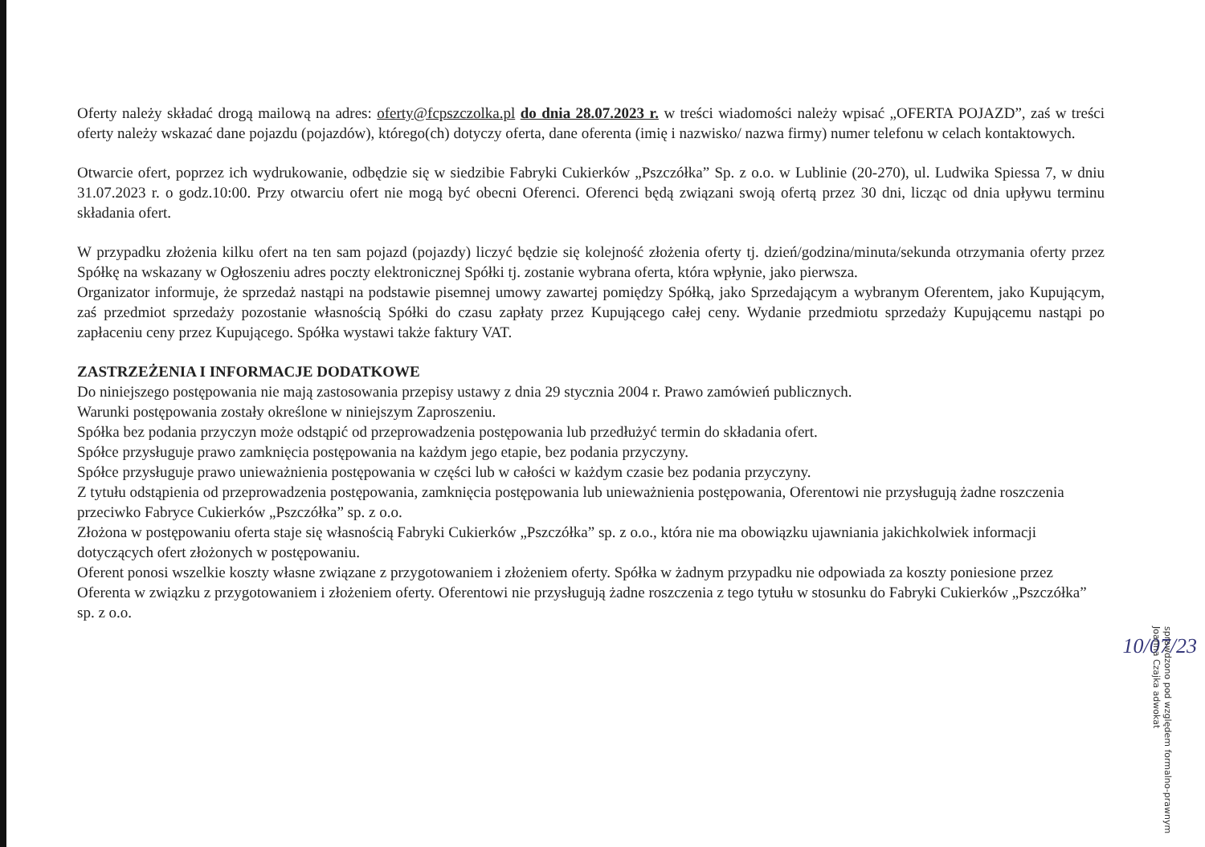Oferty należy składać drogą mailową na adres: oferty@fcpszczolka.pl do dnia 28.07.2023 r. w treści wiadomości należy wpisać „OFERTA POJAZD”, zaś w treści oferty należy wskazać dane pojazdu (pojazdów), którego(ch) dotyczy oferta, dane oferenta (imię i nazwisko/ nazwa firmy) numer telefonu w celach kontaktowych.
Otwarcie ofert, poprzez ich wydrukowanie, odbędzie się w siedzibie Fabryki Cukierków „Pszczółka” Sp. z o.o. w Lublinie (20-270), ul. Ludwika Spiessa 7, w dniu 31.07.2023 r. o godz.10:00. Przy otwarciu ofert nie mogą być obecni Oferenci. Oferenci będą związani swoją ofertą przez 30 dni, licząc od dnia upływu terminu składania ofert.
W przypadku złożenia kilku ofert na ten sam pojazd (pojazdy) liczyć będzie się kolejność złożenia oferty tj. dzień/godzina/minuta/sekunda otrzymania oferty przez Spółkę na wskazany w Ogłoszeniu adres poczty elektronicznej Spółki tj. zostanie wybrana oferta, która wpłynie, jako pierwsza.
Organizator informuje, że sprzedaż nastąpi na podstawie pisemnej umowy zawartej pomiędzy Spółką, jako Sprzedającym a wybranym Oferentem, jako Kupującym, zaś przedmiot sprzedaży pozostanie własnością Spółki do czasu zapłaty przez Kupującego całej ceny. Wydanie przedmiotu sprzedaży Kupującemu nastąpi po zapłaceniu ceny przez Kupującego. Spółka wystawi także faktury VAT.
ZASTRZEŻENIA I INFORMACJE DODATKOWE
Do niniejszego postępowania nie mają zastosowania przepisy ustawy z dnia 29 stycznia 2004 r. Prawo zamówień publicznych.
Warunki postępowania zostały określone w niniejszym Zaproszeniu.
Spółka bez podania przyczyn może odstąpić od przeprowadzenia postępowania lub przedłużyć termin do składania ofert.
Spółce przysługuje prawo zamknięcia postępowania na każdym jego etapie, bez podania przyczyny.
Spółce przysługuje prawo unieważnienia postępowania w części lub w całości w każdym czasie bez podania przyczyny.
Z tytułu odstąpienia od przeprowadzenia postępowania, zamknięcia postępowania lub unieważnienia postępowania, Oferentowi nie przysługują żadne roszczenia przeciwko Fabryce Cukierków „Pszczółka” sp. z o.o.
Złożona w postępowaniu oferta staje się własnością Fabryki Cukierków „Pszczółka” sp. z o.o., która nie ma obowiązku ujawniania jakichkolwiek informacji dotyczących ofert złożonych w postępowaniu.
Oferent ponosi wszelkie koszty własne związane z przygotowaniem i złożeniem oferty. Spółka w żadnym przypadku nie odpowiada za koszty poniesione przez Oferenta w związku z przygotowaniem i złożeniem oferty. Oferentowi nie przysługują żadne roszczenia z tego tytułu w stosunku do Fabryki Cukierków „Pszczółka” sp. z o.o.
10/07/23
sprawdzono pod względem formalno-prawnym Joanna Czajka adwokat